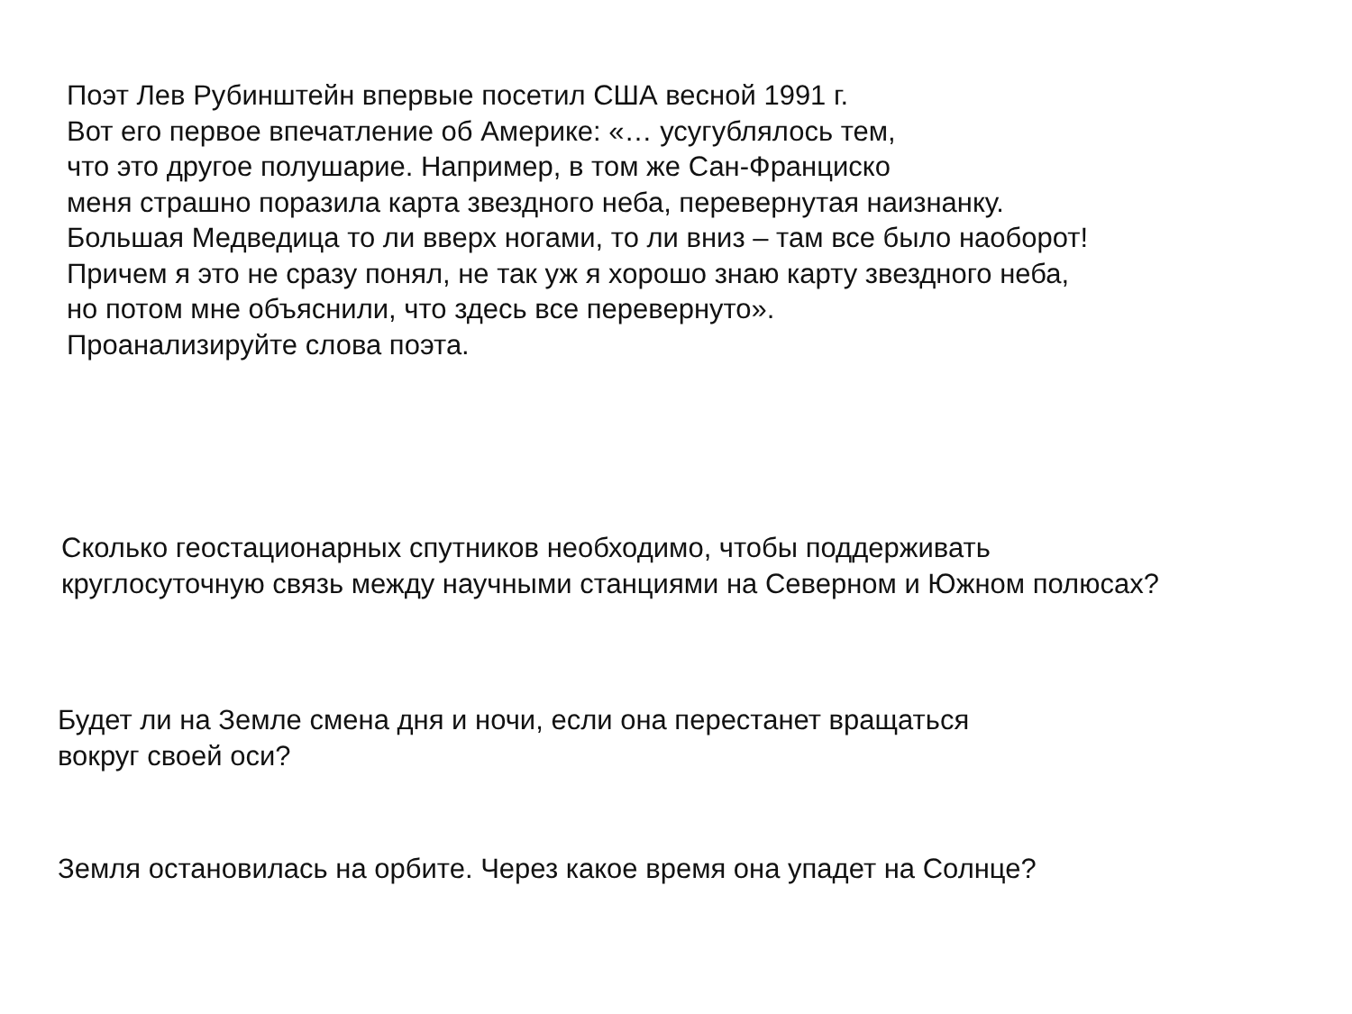Поэт Лев Рубинштейн впервые посетил США весной 1991 г.
Вот его первое впечатление об Америке: «… усугублялось тем,
что это другое полушарие. Например, в том же Сан-Франциско
меня страшно поразила карта звездного неба, перевернутая наизнанку.
Большая Медведица то ли вверх ногами, то ли вниз – там все было наоборот!
Причем я это не сразу понял, не так уж я хорошо знаю карту звездного неба,
но потом мне объяснили, что здесь все перевернуто».
Проанализируйте слова поэта.
Сколько геостационарных спутников необходимо, чтобы поддерживать
круглосуточную связь между научными станциями на Северном и Южном полюсах?
Будет ли на Земле смена дня и ночи, если она перестанет вращаться
вокруг своей оси?
Земля остановилась на орбите. Через какое время она упадет на Солнце?